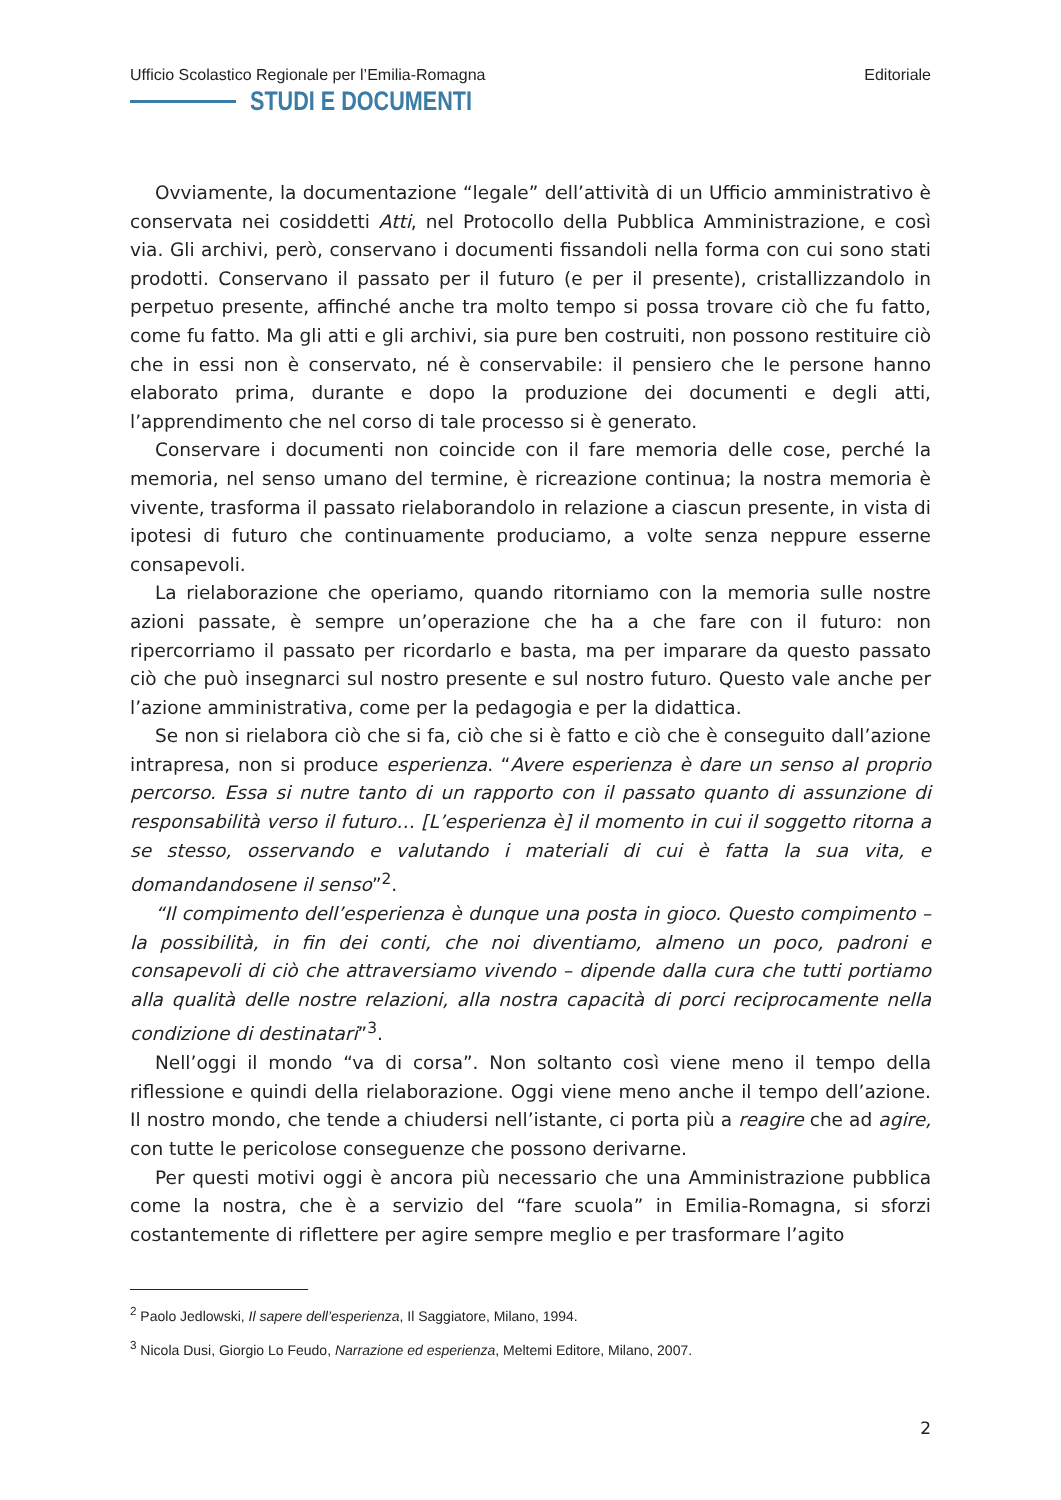Ufficio Scolastico Regionale per l’Emilia-Romagna
STUDI E DOCUMENTI
Editoriale
Ovviamente, la documentazione “legale” dell’attività di un Ufficio amministrativo è conservata nei cosiddetti Atti, nel Protocollo della Pubblica Amministrazione, e così via. Gli archivi, però, conservano i documenti fissandoli nella forma con cui sono stati prodotti. Conservano il passato per il futuro (e per il presente), cristallizzandolo in perpetuo presente, affinché anche tra molto tempo si possa trovare ciò che fu fatto, come fu fatto. Ma gli atti e gli archivi, sia pure ben costruiti, non possono restituire ciò che in essi non è conservato, né è conservabile: il pensiero che le persone hanno elaborato prima, durante e dopo la produzione dei documenti e degli atti, l’apprendimento che nel corso di tale processo si è generato.
Conservare i documenti non coincide con il fare memoria delle cose, perché la memoria, nel senso umano del termine, è ricreazione continua; la nostra memoria è vivente, trasforma il passato rielaborandolo in relazione a ciascun presente, in vista di ipotesi di futuro che continuamente produciamo, a volte senza neppure esserne consapevoli.
La rielaborazione che operiamo, quando ritorniamo con la memoria sulle nostre azioni passate, è sempre un’operazione che ha a che fare con il futuro: non ripercorriamo il passato per ricordarlo e basta, ma per imparare da questo passato ciò che può insegnarci sul nostro presente e sul nostro futuro. Questo vale anche per l’azione amministrativa, come per la pedagogia e per la didattica.
Se non si rielabora ciò che si fa, ciò che si è fatto e ciò che è conseguito dall’azione intrapresa, non si produce esperienza. “Avere esperienza è dare un senso al proprio percorso. Essa si nutre tanto di un rapporto con il passato quanto di assunzione di responsabilità verso il futuro… [L’esperienza è] il momento in cui il soggetto ritorna a se stesso, osservando e valutando i materiali di cui è fatta la sua vita, e domandandosene il senso”<sup>2</sup>.
“Il compimento dell’esperienza è dunque una posta in gioco. Questo compimento – la possibilità, in fin dei conti, che noi diventiamo, almeno un poco, padroni e consapevoli di ciò che attraversiamo vivendo – dipende dalla cura che tutti portiamo alla qualità delle nostre relazioni, alla nostra capacità di porci reciprocamente nella condizione di destinatari”<sup>3</sup>.
Nell’oggi il mondo “va di corsa”. Non soltanto così viene meno il tempo della riflessione e quindi della rielaborazione. Oggi viene meno anche il tempo dell’azione. Il nostro mondo, che tende a chiudersi nell’istante, ci porta più a reagire che ad agire, con tutte le pericolose conseguenze che possono derivarne.
Per questi motivi oggi è ancora più necessario che una Amministrazione pubblica come la nostra, che è a servizio del “fare scuola” in Emilia-Romagna, si sforzi costantemente di riflettere per agire sempre meglio e per trasformare l’agito
<sup>2</sup> Paolo Jedlowski, Il sapere dell’esperienza, Il Saggiatore, Milano, 1994.
<sup>3</sup> Nicola Dusi, Giorgio Lo Feudo, Narrazione ed esperienza, Meltemi Editore, Milano, 2007.
2